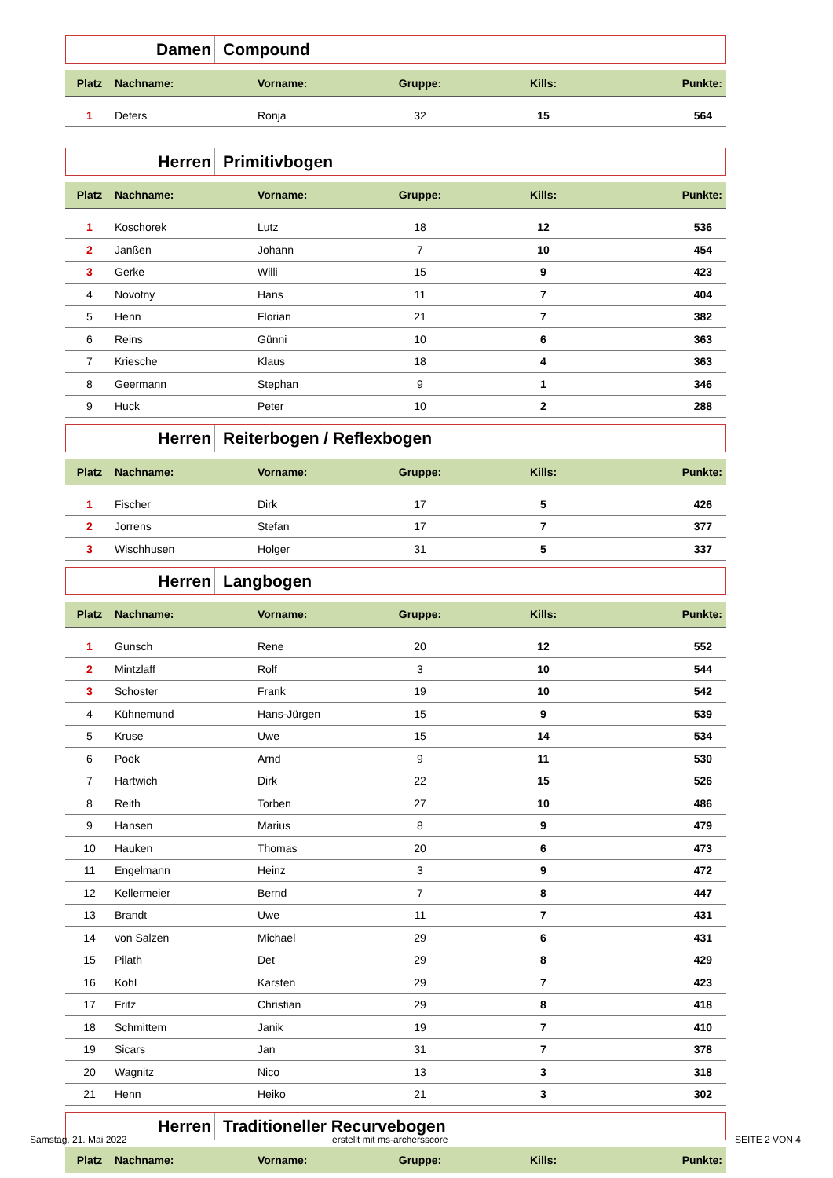Damen Compound
| Platz | Nachname: | Vorname: | Gruppe: | Kills: | Punkte: |
| --- | --- | --- | --- | --- | --- |
| 1 | Deters | Ronja | 32 | 15 | 564 |
Herren Primitivbogen
| Platz | Nachname: | Vorname: | Gruppe: | Kills: | Punkte: |
| --- | --- | --- | --- | --- | --- |
| 1 | Koschorek | Lutz | 18 | 12 | 536 |
| 2 | Janßen | Johann | 7 | 10 | 454 |
| 3 | Gerke | Willi | 15 | 9 | 423 |
| 4 | Novotny | Hans | 11 | 7 | 404 |
| 5 | Henn | Florian | 21 | 7 | 382 |
| 6 | Reins | Günni | 10 | 6 | 363 |
| 7 | Kriesche | Klaus | 18 | 4 | 363 |
| 8 | Geermann | Stephan | 9 | 1 | 346 |
| 9 | Huck | Peter | 10 | 2 | 288 |
Herren Reiterbogen / Reflexbogen
| Platz | Nachname: | Vorname: | Gruppe: | Kills: | Punkte: |
| --- | --- | --- | --- | --- | --- |
| 1 | Fischer | Dirk | 17 | 5 | 426 |
| 2 | Jorrens | Stefan | 17 | 7 | 377 |
| 3 | Wischhusen | Holger | 31 | 5 | 337 |
Herren Langbogen
| Platz | Nachname: | Vorname: | Gruppe: | Kills: | Punkte: |
| --- | --- | --- | --- | --- | --- |
| 1 | Gunsch | Rene | 20 | 12 | 552 |
| 2 | Mintzlaff | Rolf | 3 | 10 | 544 |
| 3 | Schoster | Frank | 19 | 10 | 542 |
| 4 | Kühnemund | Hans-Jürgen | 15 | 9 | 539 |
| 5 | Kruse | Uwe | 15 | 14 | 534 |
| 6 | Pook | Arnd | 9 | 11 | 530 |
| 7 | Hartwich | Dirk | 22 | 15 | 526 |
| 8 | Reith | Torben | 27 | 10 | 486 |
| 9 | Hansen | Marius | 8 | 9 | 479 |
| 10 | Hauken | Thomas | 20 | 6 | 473 |
| 11 | Engelmann | Heinz | 3 | 9 | 472 |
| 12 | Kellermeier | Bernd | 7 | 8 | 447 |
| 13 | Brandt | Uwe | 11 | 7 | 431 |
| 14 | von Salzen | Michael | 29 | 6 | 431 |
| 15 | Pilath | Det | 29 | 8 | 429 |
| 16 | Kohl | Karsten | 29 | 7 | 423 |
| 17 | Fritz | Christian | 29 | 8 | 418 |
| 18 | Schmittem | Janik | 19 | 7 | 410 |
| 19 | Sicars | Jan | 31 | 7 | 378 |
| 20 | Wagnitz | Nico | 13 | 3 | 318 |
| 21 | Henn | Heiko | 21 | 3 | 302 |
Herren Traditioneller Recurvebogen
| Platz | Nachname: | Vorname: | Gruppe: | Kills: | Punkte: |
| --- | --- | --- | --- | --- | --- |
Samstag, 21. Mai 2022 erstellt mit ms-archersscore SEITE 2 VON 4